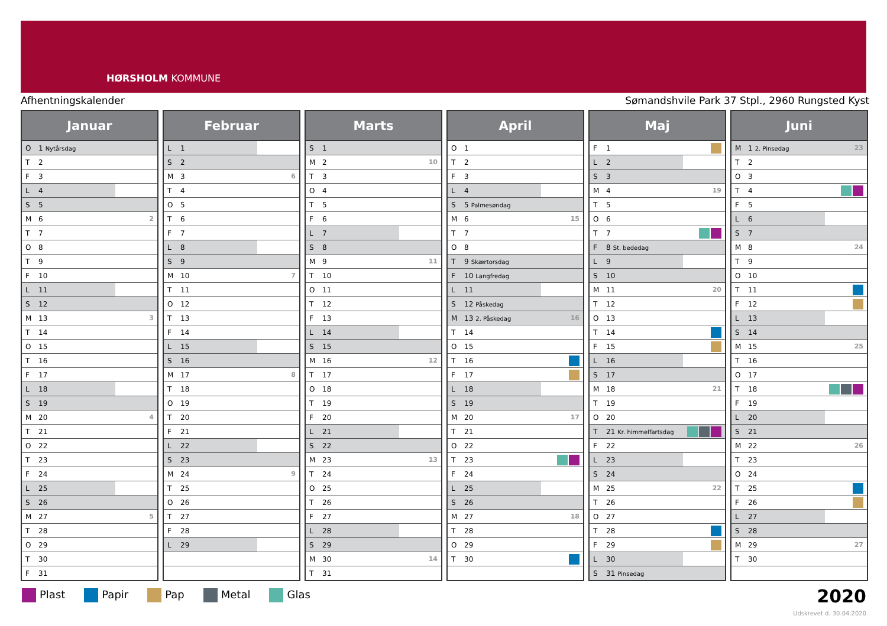HØRSHOLM KOMMUNE
Afhentningskalender Sømandshvile Park 37 Stpl., 2960 Rungsted Kyst
| Januar | | |
| --- | --- | --- |
| O | 1 Nytårsdag | |
| T | 2 | |
| F | 3 | |
| L | 4 | |
| S | 5 | |
| M | 6 | 2 |
| T | 7 | |
| O | 8 | |
| T | 9 | |
| F | 10 | |
| L | 11 | |
| S | 12 | |
| M | 13 | 3 |
| T | 14 | |
| O | 15 | |
| T | 16 | |
| F | 17 | |
| L | 18 | |
| S | 19 | |
| M | 20 | 4 |
| T | 21 | |
| O | 22 | |
| T | 23 | |
| F | 24 | |
| L | 25 | |
| S | 26 | |
| M | 27 | 5 |
| T | 28 | |
| O | 29 | |
| T | 30 | |
| F | 31 | |
| Februar | | |
| --- | --- | --- |
| L | 1 | |
| S | 2 | |
| M | 3 | 6 |
| T | 4 | |
| O | 5 | |
| T | 6 | |
| F | 7 | |
| L | 8 | |
| S | 9 | |
| M | 10 | 7 |
| T | 11 | |
| O | 12 | |
| T | 13 | |
| F | 14 | |
| L | 15 | |
| S | 16 | |
| M | 17 | 8 |
| T | 18 | |
| O | 19 | |
| T | 20 | |
| F | 21 | |
| L | 22 | |
| S | 23 | |
| M | 24 | 9 |
| T | 25 | |
| O | 26 | |
| T | 27 | |
| F | 28 | |
| L | 29 | |
| Marts | | |
| --- | --- | --- |
| S | 1 | |
| M | 2 | 10 |
| T | 3 | |
| O | 4 | |
| T | 5 | |
| F | 6 | |
| L | 7 | |
| S | 8 | |
| M | 9 | 11 |
| T | 10 | |
| O | 11 | |
| T | 12 | |
| F | 13 | |
| L | 14 | |
| S | 15 | |
| M | 16 | 12 |
| T | 17 | |
| O | 18 | |
| T | 19 | |
| F | 20 | |
| L | 21 | |
| S | 22 | |
| M | 23 | 13 |
| T | 24 | |
| O | 25 | |
| T | 26 | |
| F | 27 | |
| L | 28 | |
| S | 29 | |
| M | 30 | 14 |
| T | 31 | |
| April | | |
| --- | --- | --- |
| O | 1 | |
| T | 2 | |
| F | 3 | |
| L | 4 | |
| S | 5 Palmesøndag | |
| M | 6 | 15 |
| T | 7 | |
| O | 8 | |
| T | 9 Skærtorsdag | |
| F | 10 Langfredag | |
| L | 11 | |
| S | 12 Påskedag | |
| M | 13 2. Påskedag | 16 |
| T | 14 | |
| O | 15 | |
| T | 16 | |
| F | 17 | |
| L | 18 | |
| S | 19 | |
| M | 20 | 17 |
| T | 21 | |
| O | 22 | |
| T | 23 | |
| F | 24 | |
| L | 25 | |
| S | 26 | |
| M | 27 | 18 |
| T | 28 | |
| O | 29 | |
| T | 30 | |
| Maj | | |
| --- | --- | --- |
| F | 1 | |
| L | 2 | |
| S | 3 | |
| M | 4 | 19 |
| T | 5 | |
| O | 6 | |
| T | 7 | |
| F | 8 St. bededag | |
| L | 9 | |
| S | 10 | |
| M | 11 | 20 |
| T | 12 | |
| O | 13 | |
| T | 14 | |
| F | 15 | |
| L | 16 | |
| S | 17 | |
| M | 18 | 21 |
| T | 19 | |
| O | 20 | |
| T | 21 Kr. himmelfartsdag | |
| F | 22 | |
| L | 23 | |
| S | 24 | |
| M | 25 | 22 |
| T | 26 | |
| O | 27 | |
| T | 28 | |
| F | 29 | |
| L | 30 | |
| S | 31 Pinsedag | |
| Juni | | |
| --- | --- | --- |
| M | 1 2. Pinsedag | 23 |
| T | 2 | |
| O | 3 | |
| T | 4 | |
| F | 5 | |
| L | 6 | |
| S | 7 | |
| M | 8 | 24 |
| T | 9 | |
| O | 10 | |
| T | 11 | |
| F | 12 | |
| L | 13 | |
| S | 14 | |
| M | 15 | 25 |
| T | 16 | |
| O | 17 | |
| T | 18 | |
| F | 19 | |
| L | 20 | |
| S | 21 | |
| M | 22 | 26 |
| T | 23 | |
| O | 24 | |
| T | 25 | |
| F | 26 | |
| L | 27 | |
| S | 28 | |
| M | 29 | 27 |
| T | 30 | |
Plast Papir Pap Metal Glas
2020
Udskrevet d. 30.04.2020